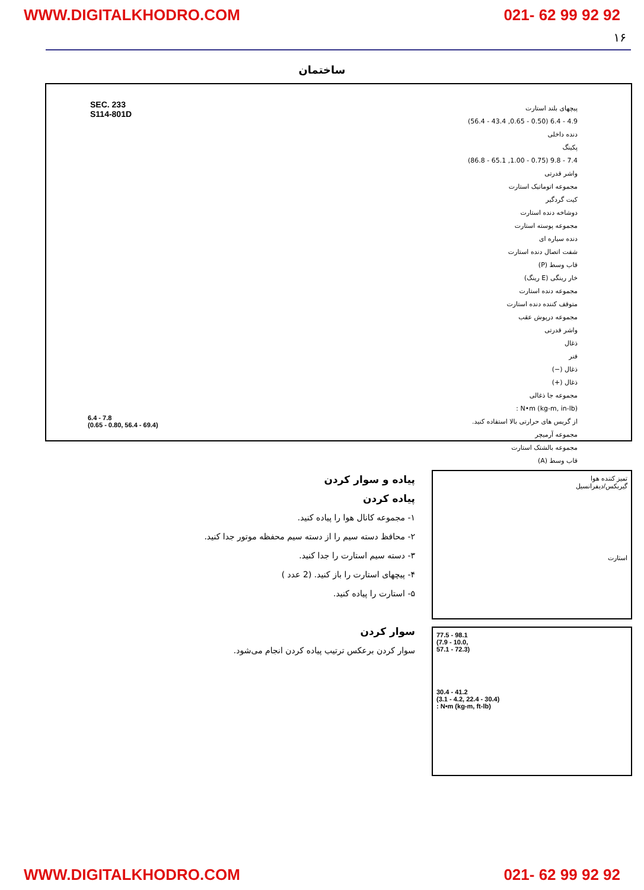WWW.DIGITALKHODRO.COM 021- 62 99 92 92
۱۶
ساختمان
SEC. 233
S114-801D
پیچهای بلند استارت
4.9 - 6.4 (0.50 - 0.65, 43.4 - 56.4)
دنده داخلی
پکینگ
7.4 - 9.8 (0.75 - 1.00, 65.1 - 86.8)
واشر قدرتی
مجموعه اتوماتیک استارت
کیت گردگیر
دوشاخه دنده استارت
مجموعه پوسته استارت
دنده سیاره ای
شفت اتصال دنده استارت
قاب وسط (P)
خار رینگی (E رینگ)
مجموعه دنده استارت
متوقف کننده دنده استارت
مجموعه درپوش عقب
واشر قدرتی
ذغال
فنر
ذغال (−)
ذغال (+)
مجموعه جا ذغالی
N•m (kg-m, in-lb) :
از گریس های حرارتی بالا استفاده کنید.
مجموعه آرمیچر
مجموعه بالشتک استارت
قاب وسط (A)
6.4 - 7.8
(0.65 - 0.80, 56.4 - 69.4)
پیاده و سوار کردن
پیاده کردن
۱- مجموعه کانال هوا را پیاده کنید.
۲- محافظ دسته سیم را از دسته سیم محفظه موتور جدا کنید.
۳- دسته سیم استارت را جدا کنید.
۴- پیچهای استارت را باز کنید. (2 عدد )
۵- استارت را پیاده کنید.
سوار کردن
سوار کردن برعکس ترتیب پیاده کردن انجام می‌شود.
تمیز کننده هوا
گیربکس/دیفرانسیل
استارت
77.5 - 98.1
(7.9 - 10.0,
57.1 - 72.3)
30.4 - 41.2
(3.1 - 4.2, 22.4 - 30.4)
: N•m (kg-m, ft-lb)
WWW.DIGITALKHODRO.COM 021- 62 99 92 92